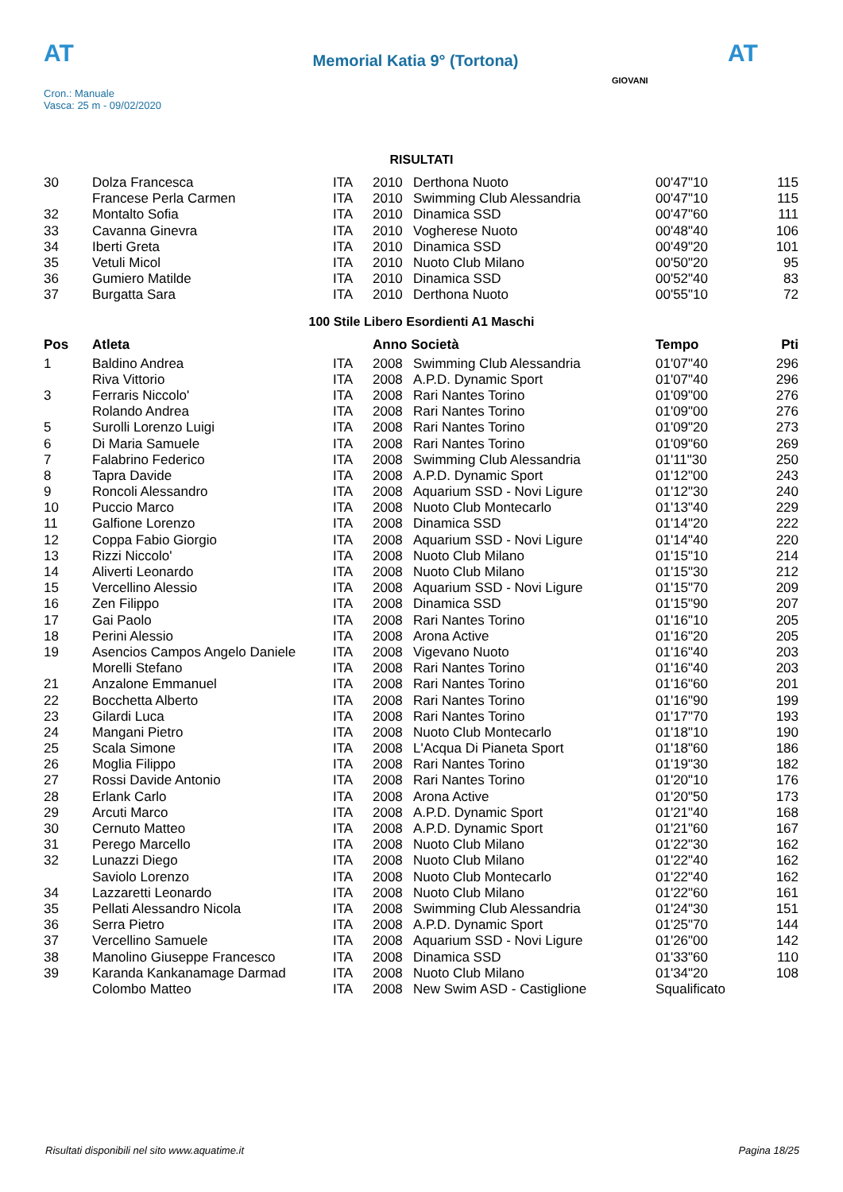AT
Memorial Katia 9° (Tortona)
AT
Cron.: Manuale
Vasca: 25 m - 09/02/2020
GIOVANI
RISULTATI
| 30 | Dolza Francesca | ITA | 2010 | Derthona Nuoto | 00'47"10 | 115 |
| | Francese Perla Carmen | ITA | 2010 | Swimming Club Alessandria | 00'47"10 | 115 |
| 32 | Montalto Sofia | ITA | 2010 | Dinamica SSD | 00'47"60 | 111 |
| 33 | Cavanna Ginevra | ITA | 2010 | Vogherese Nuoto | 00'48"40 | 106 |
| 34 | Iberti Greta | ITA | 2010 | Dinamica SSD | 00'49"20 | 101 |
| 35 | Vetuli Micol | ITA | 2010 | Nuoto Club Milano | 00'50"20 | 95 |
| 36 | Gumiero Matilde | ITA | 2010 | Dinamica SSD | 00'52"40 | 83 |
| 37 | Burgatta Sara | ITA | 2010 | Derthona Nuoto | 00'55"10 | 72 |
100 Stile Libero Esordienti A1 Maschi
| Pos | Atleta | | Anno Società | | Tempo | Pti |
| --- | --- | --- | --- | --- | --- | --- |
| 1 | Baldino Andrea | ITA | 2008 | Swimming Club Alessandria | 01'07"40 | 296 |
| | Riva Vittorio | ITA | 2008 | A.P.D. Dynamic Sport | 01'07"40 | 296 |
| 3 | Ferraris Niccolo' | ITA | 2008 | Rari Nantes Torino | 01'09"00 | 276 |
| | Rolando Andrea | ITA | 2008 | Rari Nantes Torino | 01'09"00 | 276 |
| 5 | Surolli Lorenzo Luigi | ITA | 2008 | Rari Nantes Torino | 01'09"20 | 273 |
| 6 | Di Maria Samuele | ITA | 2008 | Rari Nantes Torino | 01'09"60 | 269 |
| 7 | Falabrino Federico | ITA | 2008 | Swimming Club Alessandria | 01'11"30 | 250 |
| 8 | Tapra Davide | ITA | 2008 | A.P.D. Dynamic Sport | 01'12"00 | 243 |
| 9 | Roncoli Alessandro | ITA | 2008 | Aquarium SSD - Novi Ligure | 01'12"30 | 240 |
| 10 | Puccio Marco | ITA | 2008 | Nuoto Club Montecarlo | 01'13"40 | 229 |
| 11 | Galfione Lorenzo | ITA | 2008 | Dinamica SSD | 01'14"20 | 222 |
| 12 | Coppa Fabio Giorgio | ITA | 2008 | Aquarium SSD - Novi Ligure | 01'14"40 | 220 |
| 13 | Rizzi Niccolo' | ITA | 2008 | Nuoto Club Milano | 01'15"10 | 214 |
| 14 | Aliverti Leonardo | ITA | 2008 | Nuoto Club Milano | 01'15"30 | 212 |
| 15 | Vercellino Alessio | ITA | 2008 | Aquarium SSD - Novi Ligure | 01'15"70 | 209 |
| 16 | Zen Filippo | ITA | 2008 | Dinamica SSD | 01'15"90 | 207 |
| 17 | Gai Paolo | ITA | 2008 | Rari Nantes Torino | 01'16"10 | 205 |
| 18 | Perini Alessio | ITA | 2008 | Arona Active | 01'16"20 | 205 |
| 19 | Asencios Campos Angelo Daniele | ITA | 2008 | Vigevano Nuoto | 01'16"40 | 203 |
| | Morelli Stefano | ITA | 2008 | Rari Nantes Torino | 01'16"40 | 203 |
| 21 | Anzalone Emmanuel | ITA | 2008 | Rari Nantes Torino | 01'16"60 | 201 |
| 22 | Bocchetta Alberto | ITA | 2008 | Rari Nantes Torino | 01'16"90 | 199 |
| 23 | Gilardi Luca | ITA | 2008 | Rari Nantes Torino | 01'17"70 | 193 |
| 24 | Mangani Pietro | ITA | 2008 | Nuoto Club Montecarlo | 01'18"10 | 190 |
| 25 | Scala Simone | ITA | 2008 | L'Acqua Di Pianeta Sport | 01'18"60 | 186 |
| 26 | Moglia Filippo | ITA | 2008 | Rari Nantes Torino | 01'19"30 | 182 |
| 27 | Rossi Davide Antonio | ITA | 2008 | Rari Nantes Torino | 01'20"10 | 176 |
| 28 | Erlank Carlo | ITA | 2008 | Arona Active | 01'20"50 | 173 |
| 29 | Arcuti Marco | ITA | 2008 | A.P.D. Dynamic Sport | 01'21"40 | 168 |
| 30 | Cernuto Matteo | ITA | 2008 | A.P.D. Dynamic Sport | 01'21"60 | 167 |
| 31 | Perego Marcello | ITA | 2008 | Nuoto Club Milano | 01'22"30 | 162 |
| 32 | Lunazzi Diego | ITA | 2008 | Nuoto Club Milano | 01'22"40 | 162 |
| | Saviolo Lorenzo | ITA | 2008 | Nuoto Club Montecarlo | 01'22"40 | 162 |
| 34 | Lazzaretti Leonardo | ITA | 2008 | Nuoto Club Milano | 01'22"60 | 161 |
| 35 | Pellati Alessandro Nicola | ITA | 2008 | Swimming Club Alessandria | 01'24"30 | 151 |
| 36 | Serra Pietro | ITA | 2008 | A.P.D. Dynamic Sport | 01'25"70 | 144 |
| 37 | Vercellino Samuele | ITA | 2008 | Aquarium SSD - Novi Ligure | 01'26"00 | 142 |
| 38 | Manolino Giuseppe Francesco | ITA | 2008 | Dinamica SSD | 01'33"60 | 110 |
| 39 | Karanda Kankanamage Darmad | ITA | 2008 | Nuoto Club Milano | 01'34"20 | 108 |
| | Colombo Matteo | ITA | 2008 | New Swim ASD - Castiglione | Squalificato | |
Risultati disponibili nel sito www.aquatime.it Pagina 18/25